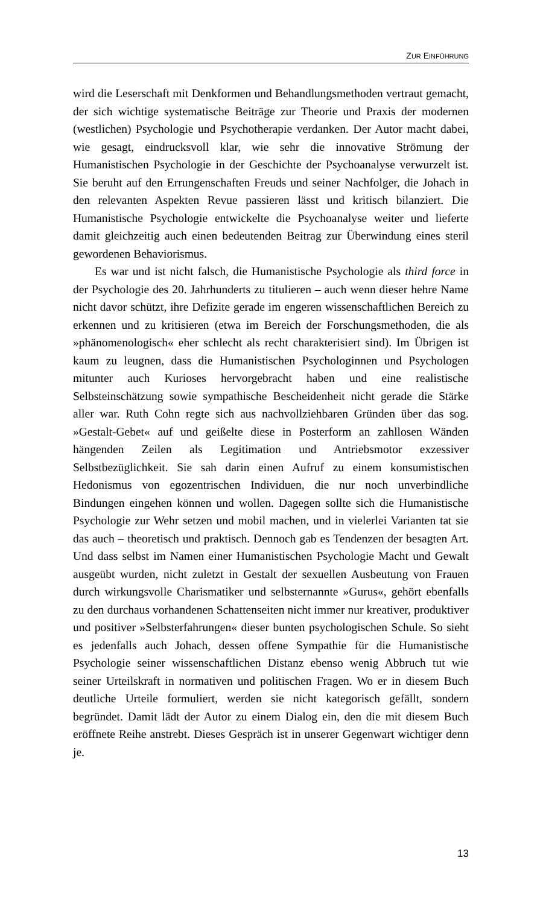ZUR EINFÜHRUNG
wird die Leserschaft mit Denkformen und Behandlungsmethoden vertraut gemacht, der sich wichtige systematische Beiträge zur Theorie und Praxis der modernen (westlichen) Psychologie und Psychotherapie verdanken. Der Autor macht dabei, wie gesagt, eindrucksvoll klar, wie sehr die innovative Strömung der Humanistischen Psychologie in der Geschichte der Psychoanalyse verwurzelt ist. Sie beruht auf den Errungenschaften Freuds und seiner Nachfolger, die Johach in den relevanten Aspekten Revue passieren lässt und kritisch bilanziert. Die Humanistische Psychologie entwickelte die Psychoanalyse weiter und lieferte damit gleichzeitig auch einen bedeutenden Beitrag zur Überwindung eines steril gewordenen Behaviorismus.
Es war und ist nicht falsch, die Humanistische Psychologie als third force in der Psychologie des 20. Jahrhunderts zu titulieren – auch wenn dieser hehre Name nicht davor schützt, ihre Defizite gerade im engeren wissenschaftlichen Bereich zu erkennen und zu kritisieren (etwa im Bereich der Forschungsmethoden, die als »phänomenologisch« eher schlecht als recht charakterisiert sind). Im Übrigen ist kaum zu leugnen, dass die Humanistischen Psychologinnen und Psychologen mitunter auch Kurioses hervorgebracht haben und eine realistische Selbsteinschätzung sowie sympathische Bescheidenheit nicht gerade die Stärke aller war. Ruth Cohn regte sich aus nachvollziehbaren Gründen über das sog. »Gestalt-Gebet« auf und geißelte diese in Posterform an zahllosen Wänden hängenden Zeilen als Legitimation und Antriebsmotor exzessiver Selbstbezüglichkeit. Sie sah darin einen Aufruf zu einem konsumistischen Hedonismus von egozentrischen Individuen, die nur noch unverbindliche Bindungen eingehen können und wollen. Dagegen sollte sich die Humanistische Psychologie zur Wehr setzen und mobil machen, und in vielerlei Varianten tat sie das auch – theoretisch und praktisch. Dennoch gab es Tendenzen der besagten Art. Und dass selbst im Namen einer Humanistischen Psychologie Macht und Gewalt ausgeübt wurden, nicht zuletzt in Gestalt der sexuellen Ausbeutung von Frauen durch wirkungsvolle Charismatiker und selbsternannte »Gurus«, gehört ebenfalls zu den durchaus vorhandenen Schattenseiten nicht immer nur kreativer, produktiver und positiver »Selbsterfahrungen« dieser bunten psychologischen Schule. So sieht es jedenfalls auch Johach, dessen offene Sympathie für die Humanistische Psychologie seiner wissenschaftlichen Distanz ebenso wenig Abbruch tut wie seiner Urteilskraft in normativen und politischen Fragen. Wo er in diesem Buch deutliche Urteile formuliert, werden sie nicht kategorisch gefällt, sondern begründet. Damit lädt der Autor zu einem Dialog ein, den die mit diesem Buch eröffnete Reihe anstrebt. Dieses Gespräch ist in unserer Gegenwart wichtiger denn je.
13